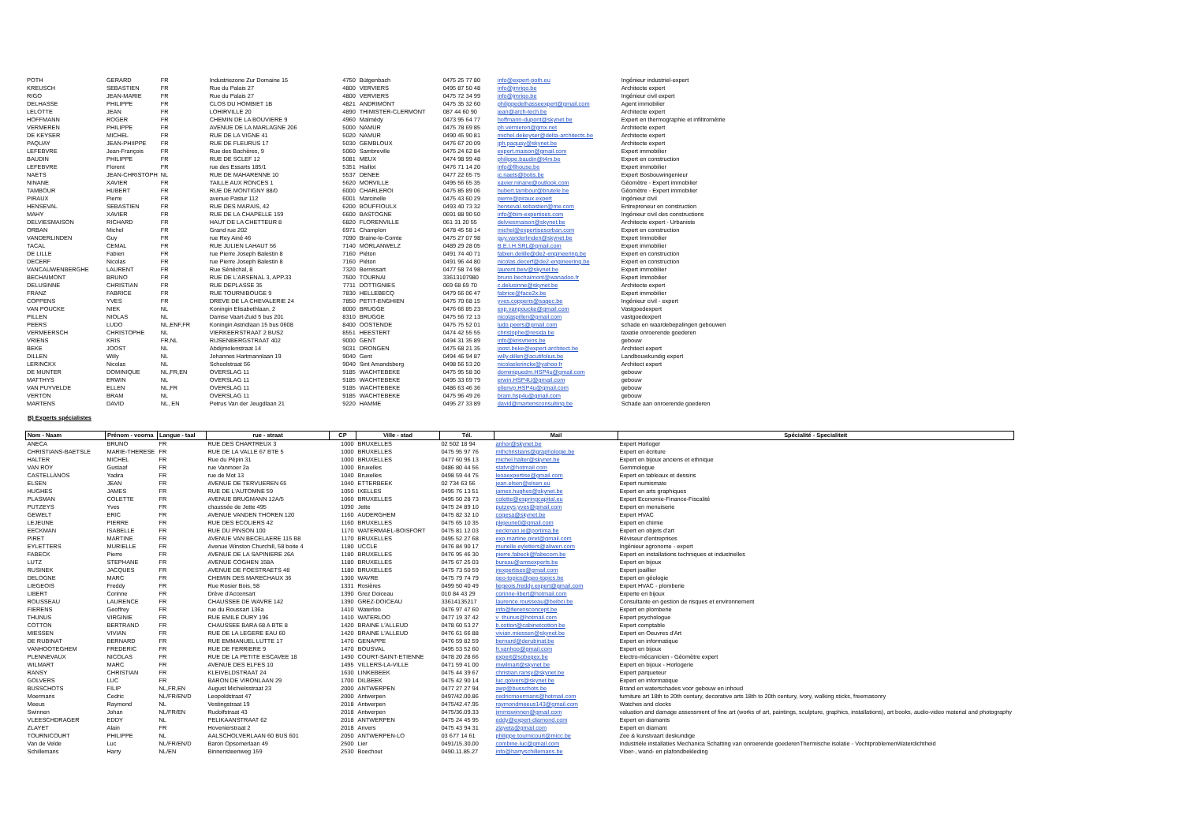| POTH | GERARD | FR | Industriezone Zur Domaine 15 | 4750 | Bütgenbach | 0475 25 77 80 | info@expert-poth.eu | Ingénieur industriel-expert |
| KREUSCH | SEBASTIEN | FR | Rue du Palais 27 | 4800 | VERVIERS | 0495 87 50 48 | info@jmrigo.be | Architecte expert |
| RIGO | JEAN-MARIE | FR | Rue du Palais 27 | 4800 | VERVIERS | 0475 72 34 99 | info@jmrigo.be | Ingénieur civil expert |
| DELHASSE | PHILIPPE | FR | CLOS DU HOMBIET 1B | 4821 | ANDRIMONT | 0475 35 32 60 | philippedelhasseexpert@gmail.com | Agent immobilier |
| LELOTTE | JEAN | FR | LOHIRVILLE 20 | 4890 | THIMISTER-CLERMONT | 087 44 60 90 | jean@arch-tech.be | Architecte expert |
| HOFFMANN | ROGER | FR | CHEMIN DE LA BOUVIERE 9 | 4960 | Malmédy | 0473 95 64 77 | hoffmann-dupont@skynet.be | Expert en thermographie et infiltrométrie |
| VERMEREN | PHILIPPE | FR | AVENUE DE LA MARLAGNE 206 | 5000 | NAMUR | 0475 78 69 85 | ph.vermeren@gmx.net | Architecte expert |
| DE KEYSER | MICHEL | FR | RUE DE LA VIGNE 41 | 5020 | NAMUR | 0490 45 90 81 | michel.dekeyser@delta-architects.be | Architecte expert |
| PAQUAY | JEAN-PHIIPPE | FR | RUE DE FLEURUS 17 | 5030 | GEMBLOUX | 0476 67 20 09 | jph.paquay@skynet.be | Architecte expert |
| LEFEBVRE | Jean-François | FR | Rue des Bachères, 9 | 5060 | Sambreville | 0475 24 62 84 | expert.maison@gmail.com | Expert immobilier |
| BAUDIN | PHILIPPE | FR | RUE DE SCLEF 12 | 5081 | MEUX | 0474 98 99 48 | philippe.baudin@t4m.be | Expert en construction |
| LEFEBVRE | Florent | FR | rue des Essarts 185/1 | 5351 | Haillot | 0476 71 14 20 | info@flhouse.be | Expert immobilier |
| NAETS | JEAN-CHRISTOPH | NL | RUE DE MAHARENNE 10 | 5537 | DENEE | 0477 22 65 75 | jc.naets@botis.be | Expert Bosbouwingenieur |
| NINANE | XAVIER | FR | TAILLE AUX RONCES 1 | 5620 | MORVILLE | 0495 56 65 35 | xavier.ninane@outlook.com | Géomètre - Expert immobilier |
| TAMBOUR | HUBERT | FR | RUE DE MONTIGNY 88/0 | 6000 | CHARLEROI | 0475 85 89 06 | hubert.tambour@brutele.be | Géomètre - Expert immobilier |
| PIRAUX | Pierre | FR | avenue Pastur 112 | 6001 | Marcinelle | 0475 43 60 29 | pierre@piraux.expert | Ingénieur civil |
| HENSEVAL | SEBASTIEN | FR | RUE DES MARAIS, 42 | 6200 | BOUFFIOULX | 0493 40 73 32 | henseval.sebastien@me.com | Entrepreneur en construction |
| MAHY | XAVIER | FR | RUE DE LA CHAPELLE 159 | 6600 | BASTOGNE | 0691 88 90 50 | info@bim-expertises.com | Ingénieur civil des constructions |
| DELVIESMAISON | RICHARD | FR | HAUT DE LA CHETTEUR 8 | 6820 | FLORENVILLE | 061 31 20 55 | delviesmaison@skynet.be | Architecte expert - Urbaniste |
| ORBAN | Michel | FR | Grand rue 202 | 6971 | Champlon | 0478 45 58 14 | michel@expertisesorban.com | Expert en construction |
| VANDERLINDEN | Guy | FR | rue Rey Ainé 46 | 7090 | Braine-le-Comte | 0475 27 07 98 | guy.vanderlinden@skynet.be | Expert Immobilier |
| TACAL | CEMAL | FR | RUE JULIEN LAHAUT 56 | 7140 | MORLANWELZ | 0489 29 28 05 | B.E.I.H.SRL@gmail.com | Expert immobilier |
| DE LILLE | Fabien | FR | rue Pierre Joseph Balestin 8 | 7160 | Piéton | 0491 74 40 71 | fabien.delille@de2-engineering.be | Expert en construction |
| DECERF | Nicolas | FR | rue Pierre Joseph Balestin 8 | 7160 | Piéton | 0491 96 44 80 | nicolas.decerf@de2-engineering.be | Expert en construction |
| VANCAUWENBERGHE | LAURENT | FR | Rue Sénéchal, 8 | 7320 | Bernissart | 0477 58 74 98 | laurent.beiv@skynet.be | Expert immobilier |
| BECHAIMONT | BRUNO | FR | RUE DE L'ARSENAL 3, APP.33 | 7500 | TOURNAI | 33613107980 | bruno.bechaimont@wanadoo.fr | Expert Immobilier |
| DELUSINNE | CHRISTIAN | FR | RUE DEPLASSE 35 | 7711 | DOTTIGNIES | 069 68 69 70 | c.delusinne@skynet.be | Architecte expert |
| FRANZ | FABRICE | FR | RUE TOURNIBOUGE 9 | 7830 | HELLEBECQ | 0479 56 06 47 | fabrice@face2x.be | Expert immobilier |
| COPPENS | YVES | FR | DREVE DE LA CHEVALERIE 24 | 7850 | PETIT-ENGHIEN | 0475 70 68 15 | yves.coppens@sagec.be | Ingénieur civil - expert |
| VAN POUCKE | NIEK | NL | Koningin Elisabethlaan, 2 | 8000 | BRUGGE | 0476 66 85 23 | exp.vanpoucke@gmail.com | Vastgoedexpert |
| PILLEN | NIOLAS | NL | Damse Vaart-Zuid 5 bus 201 | 8310 | BRUGGE | 0475 56 72 13 | nicolaspillen@gmail.com | vastgoedexpert |
| PEERS | LUDO | NL,ENF,FR | Koningin Astridlaan 15 bus 0608 | 8400 | OOSTENDE | 0475 75 52 01 | ludo.peers@gmail.com | schade en waardebepalingen gebouwen |
| VERMEERSCH | CHRISTOPHE | NL | VIERKEERSTRAAT 2 BUS2 | 8551 | HEESTERT | 0474 42 55 55 | christophe@resida.be | taxatie onroerende goederen |
| VRIENS | KRIS | FR,NL | RIJSENBERGSTRAAT 402 | 9000 | GENT | 0494 31 35 89 | info@krisvriens.be | gebouw |
| BEKE | JOOST | NL | Abdijmolenstraat 14 | 9031 | DRONGEN | 0475 68 21 35 | joost.beke@expert-architect.be | Architect expert |
| DILLEN | Willy | NL | Johannes Hartmannlaan 19 | 9040 | Gent | 0494 46 94 87 | willy.dillen@acutifolius.be | Landbouwkundig expert |
| LERINCKX | Nicolas | NL | Schoolstraat 56 | 9040 | Sint Amandsberg | 0498 56 53 20 | nicolaslerinckx@yahoo.fr | Architect expert |
| DE MUNTER | DOMINIQUE | NL,FR,EN | OVERSLAG 11 | 9185 | WACHTEBEKE | 0475 95 58 30 | dominiquedm.HSP4u@gmail.com | gebouw |
| MATTHYS | ERWIN | NL | OVERSLAG 11 | 9185 | WACHTEBEKE | 0495 33 69 79 | erwin.HSP4U@gmail.com | gebouw |
| VAN PUYVELDE | ELLEN | NL,FR | OVERSLAG 11 | 9185 | WACHTEBEKE | 0486 63 46 36 | ellenvp.HSP4u@gmail.com | gebouw |
| VERTON | BRAM | NL | OVERSLAG 11 | 9185 | WACHTEBEKE | 0475 96 49 26 | bram.hsp4u@gmail.com | gebouw |
| MARTENS | DAVID | NL, EN | Petrus Van der Jeugdlaan 21 | 9220 | HAMME | 0495 27 33 89 | david@martensconsulting.be | Schade aan onroerende goederen |
B) Experts spécialistes
| Nom - Naam | Prénom - voorna | Langue - taal | rue - straat | CP | Ville - stad | Tél. | Mail | Spécialité - Specialiteit |
| --- | --- | --- | --- | --- | --- | --- | --- | --- |
| ANECA | BRUNO | FR | RUE DES CHARTREUX 3 | 1000 | BRUXELLES | 02 502 18 94 | anhor@skynet.be | Expert Horloger |
| CHRISTIANS-BAETSLE | MARIE-THERESE | FR | RUE DE LA VALLE 67 BTE 5 | 1000 | BRUXELLES | 0475 95 97 76 | mthchristians@graphologie.be | Expert en écriture |
| HALTER | MICHEL | FR | Rue du Pépin 31 | 1000 | BRUXELLES | 0477 60 96 13 | michel.halter@skynet.be | Expert en bijoux anciens et ethnique |
| VAN ROY | Gustaaf | FR | rue Vanmoer 2a | 1000 | Bruxelles | 0486 80 44 56 | stafvr@hotmail.com | Gemmologue |
| CASTELLANOS | Yadira | FR | rue de Mot 13 | 1040 | Bruxelles | 0498 59 44 75 | leoaexpertise@gmail.com | Expert en tableaux et dessins |
| ELSEN | JEAN | FR | AVENUE DE TERVUEREN 65 | 1040 | ETTERBEEK | 02 734 63 56 | jean.elsen@elsen.eu | Expert numismate |
| HUGHES | JAMES | FR | RUE DE L'AUTOMNE 59 | 1050 | IXELLES | 0495 76 13 51 | james.hughes@skynet.be | Expert en arts graphiques |
| PLASMAN | COLETTE | FR | AVENUE BRUGMANN 12A/5 | 1060 | BRUXELLES | 0495 50 28 73 | colette@espringcapital.eu | Expert Economie-Finance-Fiscalité |
| PUTZEYS | Yves | FR | chaussée de Jette 495 | 1090 | Jette | 0475 24 89 10 | putzeys.yves@gmail.com | Expert en menuiserie |
| GEWELT | ERIC | FR | AVENUE VANDEN THOREN 120 | 1160 | AUDERGHEM | 0475 82 32 10 | cogesa@skynet.be | Expert HVAC |
| LEJEUNE | PIERRE | FR | RUE DES ECOLIERS 42 | 1160 | BRUXELLES | 0475 65 10 35 | plejeune0@gmail.com | Expert en chimie |
| EECKMAN | ISABELLE | FR | RUE DU PINSON 100 | 1170 | WATERMAEL-BOISFORT | 0475 81 12 03 | eeckman.ie@portima.be | Expert en objets d'art |
| PIRET | MARTINE | FR | AVENUE VAN BECELAERE 115 B8 | 1170 | BRUXELLES | 0495 52 27 68 | exp.martine.piret@gmail.com | Réviseur d'entreprises |
| EYLETTERS | MURIELLE | FR | Avenue Winston Churchill, 58 boite 4 | 1180 | UCCLE | 0476 84 90 17 | murielle.eyletters@aliwen.com | Ingénieur agronome - expert |
| FABECK | Pierre | FR | AVENUE DE LA SAPINIERE 26A | 1180 | BRUXELLES | 0476 95 46 30 | pierre.fabeck@fabecom.be | Expert en installations techniques et industrielles |
| LUTZ | STEPHANE | FR | AVENUE COGHEN 158A | 1180 | BRUXELLES | 0475 67 25 03 | bureau@amsexperts.be | Expert en bijoux |
| RUSINEK | JACQUES | FR | AVENUE DE FOESTRAETS 48 | 1180 | BRUXELLES | 0475 73 50 59 | jrexpertises@gmail.com | Expert joaillier |
| DELOGNE | MARC | FR | CHEMIN DES MARECHAUX 36 | 1300 | WAVRE | 0475 79 74 79 | geo-topics@geo-topics.be | Expert en géologie |
| LIEGEOIS | Freddy | FR | Rue Rosier Bois, 58 | 1331 | Rosières | 0499 50 40 49 | liegeois.freddy.expert@gmail.com | Expert HVAC - plomberie |
| LIBERT | Corinne | FR | Drève d'Accensart | 1390 | Grez Doiceau | 010 84 43 29 | corinne-libert@hotmail.com | Experte en bijoux |
| ROUSSEAU | LAURENCE | FR | CHAUSSEE DE WAVRE 142 | 1390 | GREZ-DOICEAU | 33614135217 | laurence.rousseau@beibci.be | Consultante en gestion de risques et environnement |
| FIERENS | Geoffrey | FR | rue du Roussart 136a | 1410 | Waterloo | 0476 97 47 60 | info@fierensconcept.be | Expert en plomberie |
| THUNUS | VIRGINIE | FR | RUE EMILE DURY 196 | 1410 | WATERLOO | 0477 19 37 42 | v_thunus@hotmail.com | Expert psychologue |
| COTTON | BERTRAND | FR | CHAUSSEE BARA 68 A BTE 8 | 1420 | BRAINE L'ALLEUD | 0478 60 53 27 | b.cotton@cabinetcotton.be | Expert comptable |
| MIESSEN | VIVIAN | FR | RUE DE LA LEGERE EAU 60 | 1420 | BRAINE L'ALLEUD | 0476 61 66 88 | vivian.miessen@skynet.be | Expert en Oeuvres d'Art |
| DE RUBINAT | BERNARD | FR | RUE EMMANUEL LUTTE 17 | 1470 | GENAPPE | 0476 59 82 59 | bernard@derubinat.be | Expert en informatique |
| VANHOOTEGHEM | FREDERIC | FR | RUE DE FERRIERE 9 | 1470 | BOUSVAL | 0495 53 52 60 | fr.vanhoo@gmail.com | Expert en bijoux |
| PLENNEVAUX | NICOLAS | FR | RUE DE LA PETITE ESCAVEE 18 | 1490 | COURT-SAINT-ETIENNE | 0478 20 28 66 | expert@sobegex.be | Electro-mécanicien - Géomètre expert |
| WILMART | MARC | FR | AVENUE DES ELFES 10 | 1495 | VILLERS-LA-VILLE | 0471 59 41 00 | mwilmart@skynet.be | Expert en bijoux - Horlogerie |
| RANSY | CHRISTIAN | FR | KLEIVELDSTRAAT 24 | 1630 | LINKEBEEK | 0475 44 39 67 | christian.ransy@skynet.be | Expert parqueteur |
| GOLVERS | LUC | FR | BARON DE VIRONLAAN 29 | 1700 | DILBEEK | 0475 42 90 14 | luc.golvers@skynet.be | Expert en informatique |
| BUSSCHOTS | FILIP | NL,FR,EN | August Michielsstraat 23 | 2000 | ANTWERPEN | 0477 27 27 94 | awp@busschots.be | Brand en waterschades voor gebouw en inhoud |
| Moermans | Cedric | NL/FR/EN/D | Leopoldstraat 47 | 2000 | Antwerpen | 0497/42.00.86 | cedricmoermans@hotmail.com | furniture art 18th to 20th century, decorative arts 18th to 20th century, ivory, walking sticks, freemasonry |
| Meeus | Raymond | NL | Vestingstraat 19 | 2018 | Antwerpen | 0475/42.47.95 | raymondmeeus143@gmail.com | Watches and clocks |
| Swinnen | Johan | NL/FR/EN | Rudolfstraat 43 | 2018 | Antwerpen | 0475/36.09.33 | jimmswinnen@gmail.com | valuation and damage assessment of fine art (works of art, paintings, sculpture, graphics, installations), art books, audio-video material and photography |
| VLEESCHDRAGER | EDDY | NL | PELIKAANSTRAAT 62 | 2018 | ANTWERPEN | 0475 24 45 95 | eddy@expert-diamond.com | Expert en diamants |
| ZLAYET | Alain | FR | Hovenierstraat 2 | 2018 | Anvers | 0475 43 94 31 | zlayeta@gmail.com | Expert en diamant |
| TOURNICOURT | PHILIPPE | NL | AALSCHOLVERLAAN 60 BUS 601 | 2050 | ANTWERPEN-LO | 03 677 14 61 | philippe.tournicourt@micc.be | Zee & kunstvaart deskundige |
| Van de Velde | Luc | NL/FR/EN/D | Baron Opsomerlaan 49 | 2500 | Lier | 0491/15.30.00 | combine.luc@gmail.com | Industriële installaties Mechanica Schatting van onroerende goederenThermische isolatie - VochtproblemenWaterdichtheid |
| Schillemans | Harry | NL/EN | Binnensteenweg 159 | 2530 | Boechout | 0490.11.85.27 | info@harryschillemans.be | Vloer-, wand- en plafondbekleding |